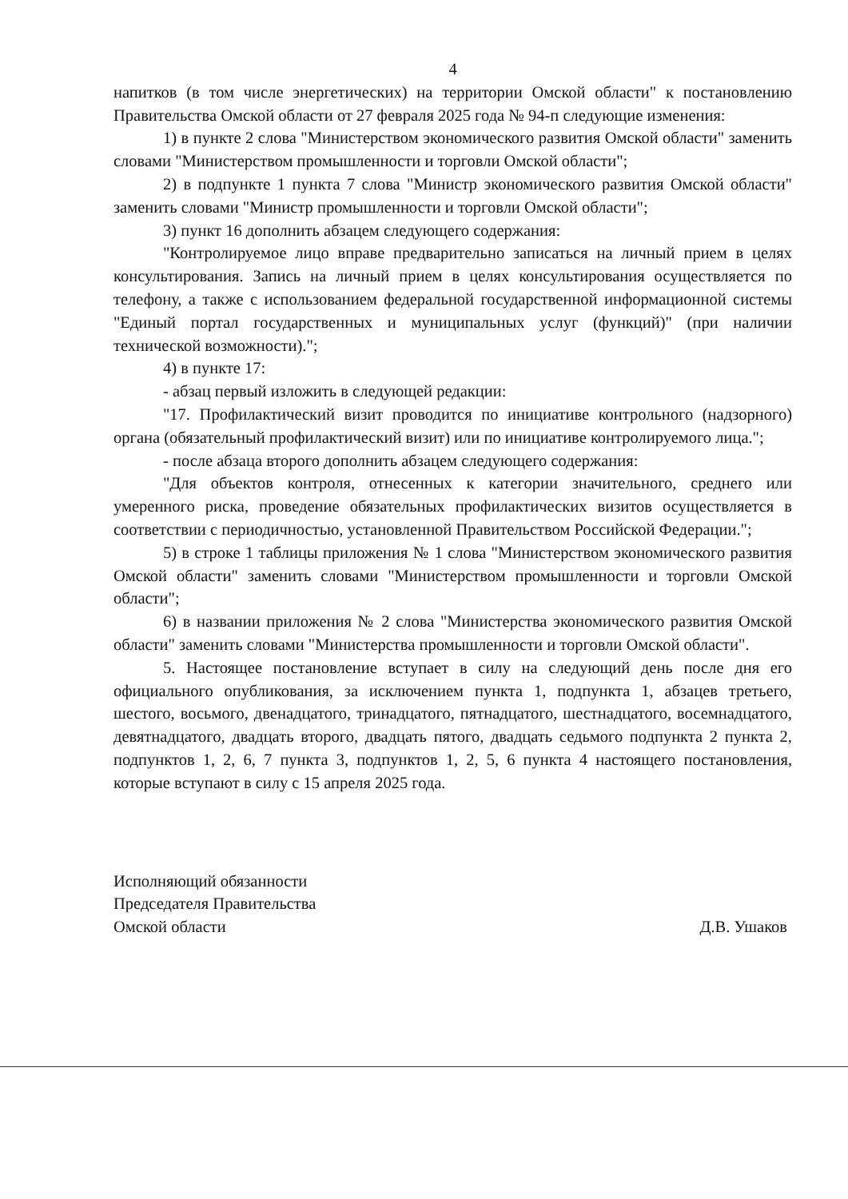4
напитков (в том числе энергетических) на территории Омской области" к постановлению Правительства Омской области от 27 февраля 2025 года № 94-п следующие изменения:
1) в пункте 2 слова "Министерством экономического развития Омской области" заменить словами "Министерством промышленности и торговли Омской области";
2) в подпункте 1 пункта 7 слова "Министр экономического развития Омской области" заменить словами "Министр промышленности и торговли Омской области";
3) пункт 16 дополнить абзацем следующего содержания:
"Контролируемое лицо вправе предварительно записаться на личный прием в целях консультирования. Запись на личный прием в целях консультирования осуществляется по телефону, а также с использованием федеральной государственной информационной системы "Единый портал государственных и муниципальных услуг (функций)" (при наличии технической возможности).";
4) в пункте 17:
- абзац первый изложить в следующей редакции:
"17. Профилактический визит проводится по инициативе контрольного (надзорного) органа (обязательный профилактический визит) или по инициативе контролируемого лица.";
- после абзаца второго дополнить абзацем следующего содержания:
"Для объектов контроля, отнесенных к категории значительного, среднего или умеренного риска, проведение обязательных профилактических визитов осуществляется в соответствии с периодичностью, установленной Правительством Российской Федерации.";
5) в строке 1 таблицы приложения № 1 слова "Министерством экономического развития Омской области" заменить словами "Министерством промышленности и торговли Омской области";
6) в названии приложения № 2 слова "Министерства экономического развития Омской области" заменить словами "Министерства промышленности и торговли Омской области".
5. Настоящее постановление вступает в силу на следующий день после дня его официального опубликования, за исключением пункта 1, подпункта 1, абзацев третьего, шестого, восьмого, двенадцатого, тринадцатого, пятнадцатого, шестнадцатого, восемнадцатого, девятнадцатого, двадцать второго, двадцать пятого, двадцать седьмого подпункта 2 пункта 2, подпунктов 1, 2, 6, 7 пункта 3, подпунктов 1, 2, 5, 6 пункта 4 настоящего постановления, которые вступают в силу с 15 апреля 2025 года.
Исполняющий обязанности
Председателя Правительства
Омской области
Д.В. Ушаков